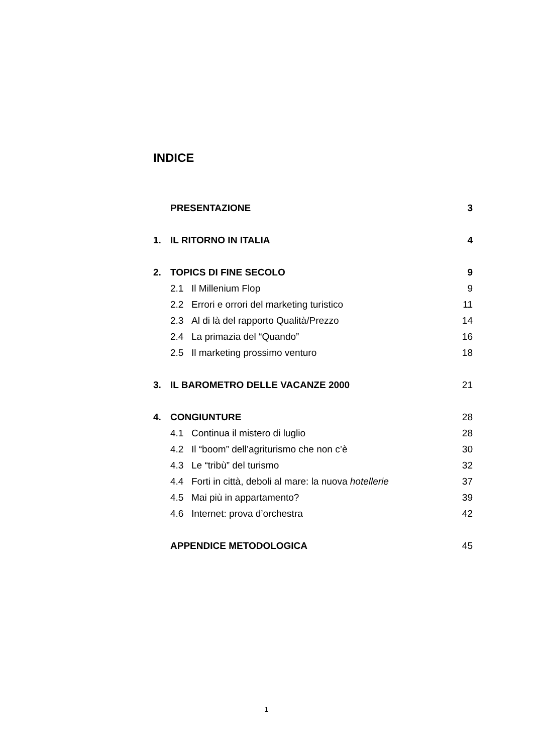INDICE
PRESENTAZIONE 3
1. IL RITORNO IN ITALIA 4
2. TOPICS DI FINE SECOLO 9
2.1 Il Millenium Flop 9
2.2 Errori e orrori del marketing turistico 11
2.3 Al di là del rapporto Qualità/Prezzo 14
2.4 La primazia del “Quando” 16
2.5 Il marketing prossimo venturo 18
3. IL BAROMETRO DELLE VACANZE 2000 21
4. CONGIUNTURE 28
4.1 Continua il mistero di luglio 28
4.2 Il “boom” dell’agriturismo che non c’è 30
4.3 Le “tribù” del turismo 32
4.4 Forti in città, deboli al mare: la nuova hotellerie 37
4.5 Mai più in appartamento? 39
4.6 Internet: prova d’orchestra 42
APPENDICE METODOLOGICA 45
1